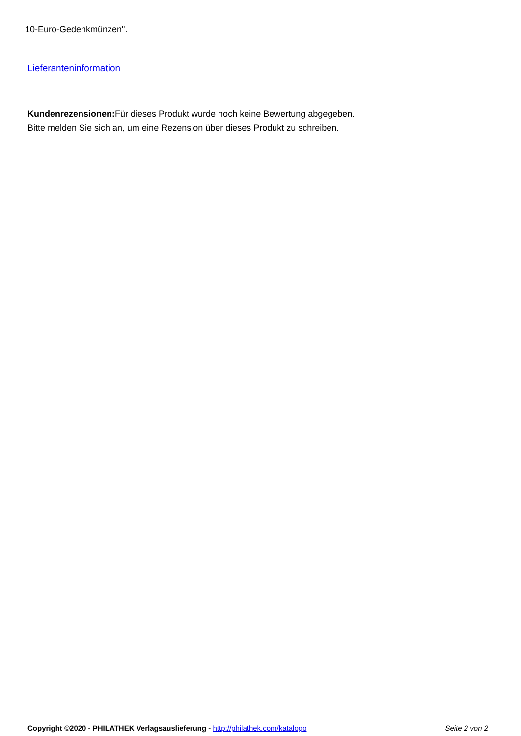10-Euro-Gedenkmünzen".
Lieferanteninformation
Kundenrezensionen: Für dieses Produkt wurde noch keine Bewertung abgegeben.
Bitte melden Sie sich an, um eine Rezension über dieses Produkt zu schreiben.
Copyright ©2020 - PHILATHEK Verlagsauslieferung - http://philathek.com/katalogo Seite 2 von 2